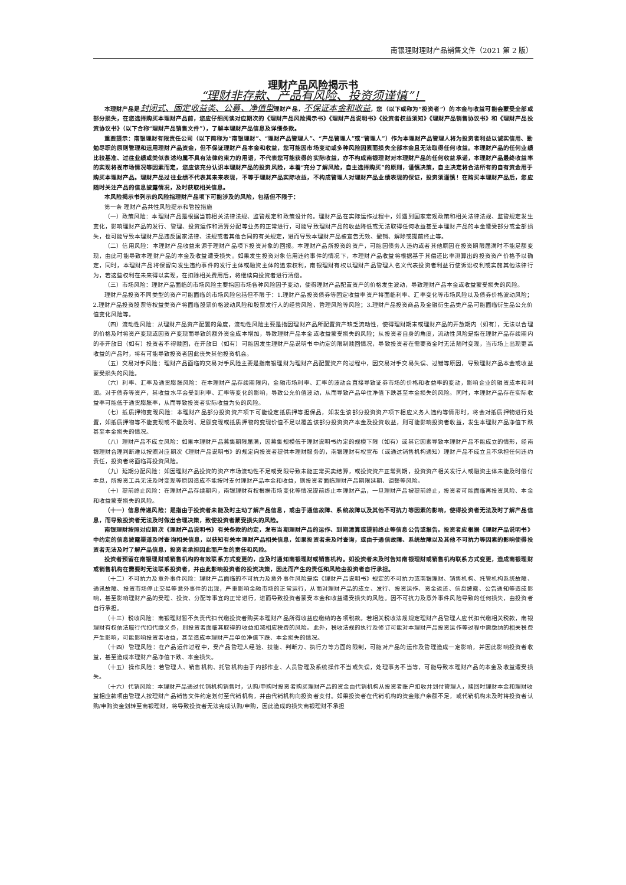南银理财理财产品销售文件（2021 第 2 版）
理财产品风险揭示书
“理财非存款、产品有风险、投资须谨慎”！
本理财产品是封闭式、固定收益类、公募、净值型理财产品，不保证本金和收益，您（以下或称为“投资者”）的本金与收益可能会蒙受全部或部分损失，在您选择购买本理财产品前，您应仔细阅读对应期次的《理财产品风险揭示书》《理财产品说明书》《投资者权益须知》《理财产品销售协议书》和《理财产品投资协议书》（以下合称“理财产品销售文件”），了解本理财产品信息及详细条款。
重要提示：南银理财有限责任公司（以下简称为“南银理财”、“理财产品管理人”、“产品管理人”或“管理人”）作为本理财产品管理人将为投资者利益以诚实信用、勤勉尽职的原则管理和运用理财产品资金，但不保证理财产品本金和收益，您可能因市场变动或多种风险因素而损失全部本金且无法取得任何收益。本理财产品的任何业绩比较基准、过往业绩或类似表述均属不具有法律约束力的用语，不代表您可能获得的实际收益，亦不构成南银理财对本理财产品的任何收益承诺，本理财产品最终收益率的实现将视市场情况等因素而定，您应该充分认识本理财产品的投资风险，本着“充分了解风险，自主选择购买”的原则，谨慎决策，自主决定将合法所有的自有资金用于购买本理财产品。理财产品过往业绩不代表其未来表现，不等于理财产品实际收益，不构成管理人对理财产品业绩表现的保证，投资须谨慎！在购买本理财产品后，您应随时关注产品的信息披露情况，及时获取相关信息。
本风险揭示书列示的风险指理财产品项下可能涉及的风险，包括但不限于：
第一条 理财产品共性风险提示和管控措施
（一）政策风险：本理财产品是根据当前相关法律法规、监管规定和政策设计的。理财产品在实际运作过程中，如遇到国家宏观政策和相关法律法规、监管规定发生变化，影响理财产品的发行、管理、投资运作和清算分配等业务的正常进行，可能导致理财产品的收益降低或无法取得任何收益甚至本理财产品的本金遭受部分或全部损失，也可能导致本理财产品违反国家法律、法规或者其他合同的有关规定，进而导致本理财产品被宣告无效、撤销、解除或提前终止等。
（二）信用风险：本理财产品收益来源于理财产品项下投资对象的回报。本理财产品所投资的资产，可能因债务人违约或者其他原因在投资期限届满时不能足额变现，由此可能导致本理财产品的本金及收益遭受损失。如果发生投资对象信用违约事件的情况下，本理财产品收益将根据基于其偿还比率测算出的投资资产价格予以确定，同时，本理财产品将保留向发生违约事件的发行主体或融资主体的追索权利，南银理财有权以理财产品管理人名义代表投资者利益行使诉讼权利或实施其他法律行为，若这些权利在未来得以实现，在扣除相关费用后，将继续向投资者进行清偿。
（三）市场风险：理财产品面临的市场风险主要指因市场各种风险因子变动，使得理财产品配置资产的价格发生波动，导致理财产品本金或收益蒙受损失的风险。
理财产品投资不同类型的资产可能面临的市场风险包括但不限于：1.理财产品投资债券等固定收益率资产将面临利率、汇率变化等市场风险以及债券价格波动风险；2.理财产品投资股票等权益类资产将面临股票价格波动风险和股票发行人的经营风险、管理风险等风险；3.理财产品投资商品及金融衍生品类产品可能面临衍生品公允价值变化风险等。
（四）流动性风险：从理财产品资产配置的角度，流动性风险主要是指因理财产品所配置资产缺乏流动性，使得理财期末或理财产品的开放期内（如有），无法以合理的价格及时将资产变现或因资产变现而导致的额外资金成本增加，导致理财产品本金或收益蒙受损失的风险；从投资者自身的角度，流动性风险是指在理财产品存续期内的非开放日（如有）投资者不得赎回，在开放日（如有）可能因发生理财产品说明书中约定的限制赎回情况，导致投资者在需要资金时无法随时变现，当市场上出现更高收益的产品时，将有可能导致投资者因此丧失其他投资机会。
（五）交易对手风险：理财产品面临的交易对手风险主要是指南银理财为理财产品配置资产的过程中，因交易对手交易失误、过错等原因，导致理财产品本金或收益蒙受损失的风险。
（六）利率、汇率及通货膨胀风险：在本理财产品存续期限内，金融市场利率、汇率的波动会直接导致证券市场的价格和收益率的变动，影响企业的融资成本和利润。对于债券等资产，其收益水平会受到利率、汇率等变化的影响，导致公允价值波动，从而导致产品单位净值下跌甚至本金损失的风险。同时，本理财产品存在实际收益率可能低于通货膨胀率，从而导致投资者实际收益为负的风险。
（七）抵质押物变现风险：本理财产品部分投资资产项下可能设定抵质押等担保品，如发生该部分投资资产项下相应义务人违约等情形时，将会对抵质押物进行处置，如抵质押物等不能变现或不能及时、足额变现或抵质押物的变现价值不足以覆盖该部分投资资产本金及投资收益，则可能影响投资者收益，发生本理财产品净值下跌甚至本金损失的情况。
（八）理财产品不成立风险：如果本理财产品募集期限届满，因募集规模低于理财说明书约定的规模下限（如有）或其它因素导致本理财产品不能成立的情形，经南银理财合理判断难以按照对应期次《理财产品说明书》的规定向投资者提供本理财服务的，南银理财有权宣布（或通过销售机构通知）理财产品不成立且不承担任何违约责任，投资者将面临再投资风险。
（九）延期分配风险：如因理财产品投资的资产市场流动性不足或受限导致未能正常买卖结算，或投资资产正常到期，投资资产相关发行人或融资主体未能及时偿付本息，所投资工具无法及时变现等原因造成不能按时支付理财产品本金和收益，则投资者面临理财产品期限延期、调整等风险。
（十）提前终止风险：在理财产品存续期内，南银理财有权根据市场变化等情况提前终止本理财产品，一旦理财产品被提前终止，投资者可能面临再投资风险、本金和收益蒙受损失的风险。
（十一）信息传递风险：是指由于投资者未能及时主动了解产品信息，或由于通信故障、系统故障以及其他不可抗力等因素的影响，使得投资者无法及时了解产品信息，而导致投资者无法及时做出合理决策，致使投资者蒙受损失的风险。
南银理财按照对应期次《理财产品说明书》有关条款的约定，发布当期理财产品的运作、到期清算或提前终止等信息公告或报告。投资者应根据《理财产品说明书》中约定的信息披露渠道及时查询相关信息，以获知有关本理财产品相关信息，如果投资者未及时查询，或由于通信故障、系统故障以及其他不可抗力等因素的影响使得投资者无法及时了解产品信息，投资者承担因此而产生的责任和风险。
投资者预留在南银理财或销售机构的有效联系方式变更的，应及时通知南银理财或销售机构。如投资者未及时告知南银理财或销售机构联系方式变更，造成南银理财或销售机构在需要时无法联系投资者，并由此影响投资者的投资决策，因此而产生的责任和风险由投资者自行承担。
（十二）不可抗力及意外事件风险：理财产品面临的不可抗力及意外事件风险是指《理财产品说明书》规定的不可抗力或南银理财、销售机构、托管机构系统故障、通讯故障、投资市场停止交易等意外事件的出现，严重影响金融市场的正常运行，从而对理财产品的成立、发行、投资运作、资金返还、信息披露、公告通知等造成影响，甚至影响理财产品的受理、投资、分配等事宜的正常进行，进而导致投资者蒙受本金和收益遭受损失的风险。因不可抗力及意外事件风险导致的任何损失，由投资者自行承担。
（十三）税收风险：南银理财暂不负责代扣代缴投资者购买本理财产品所得收益应缴纳的各项税款。若相关税收法规规定理财产品管理人应代扣代缴相关税款，南银理财有权依法履行代扣代缴义务，则投资者面临其取得的收益扣减相应税费的风险。此外，税收法规的执行及修订可能对本理财产品投资运作等过程中需缴纳的相关税费产生影响，可能影响投资者收益，甚至造成本理财产品单位净值下跌、本金损失的情况。
（十四）管理风险：在产品运作过程中，受产品管理人经验、技能、判断力、执行力等方面的限制，可能对产品的运作及管理造成一定影响，并因此影响投资者收益，甚至造成本理财产品净值下跌、本金损失。
（十五）操作风险：若管理人、销售机构、托管机构由于内部作业、人员管理及系统操作不当或失误，处理事务不当等，可能导致本理财产品的本金及收益遭受损失。
（十六）代销风险：本理财产品通过代销机构销售时，认购/申购时投资者购买理财产品的资金由代销机构从投资者账户扣收并划付管理人，赎回时理财本金和理财收益相应款项由管理人按理财产品销售文件约定划付至代销机构，并由代销机构向投资者支付。如果投资者在代销机构的资金账户余额不足，或代销机构未及时将投资者认购/申购资金划转至南银理财，将导致投资者无法完成认购/申购，因此造成的损失南银理财不承担